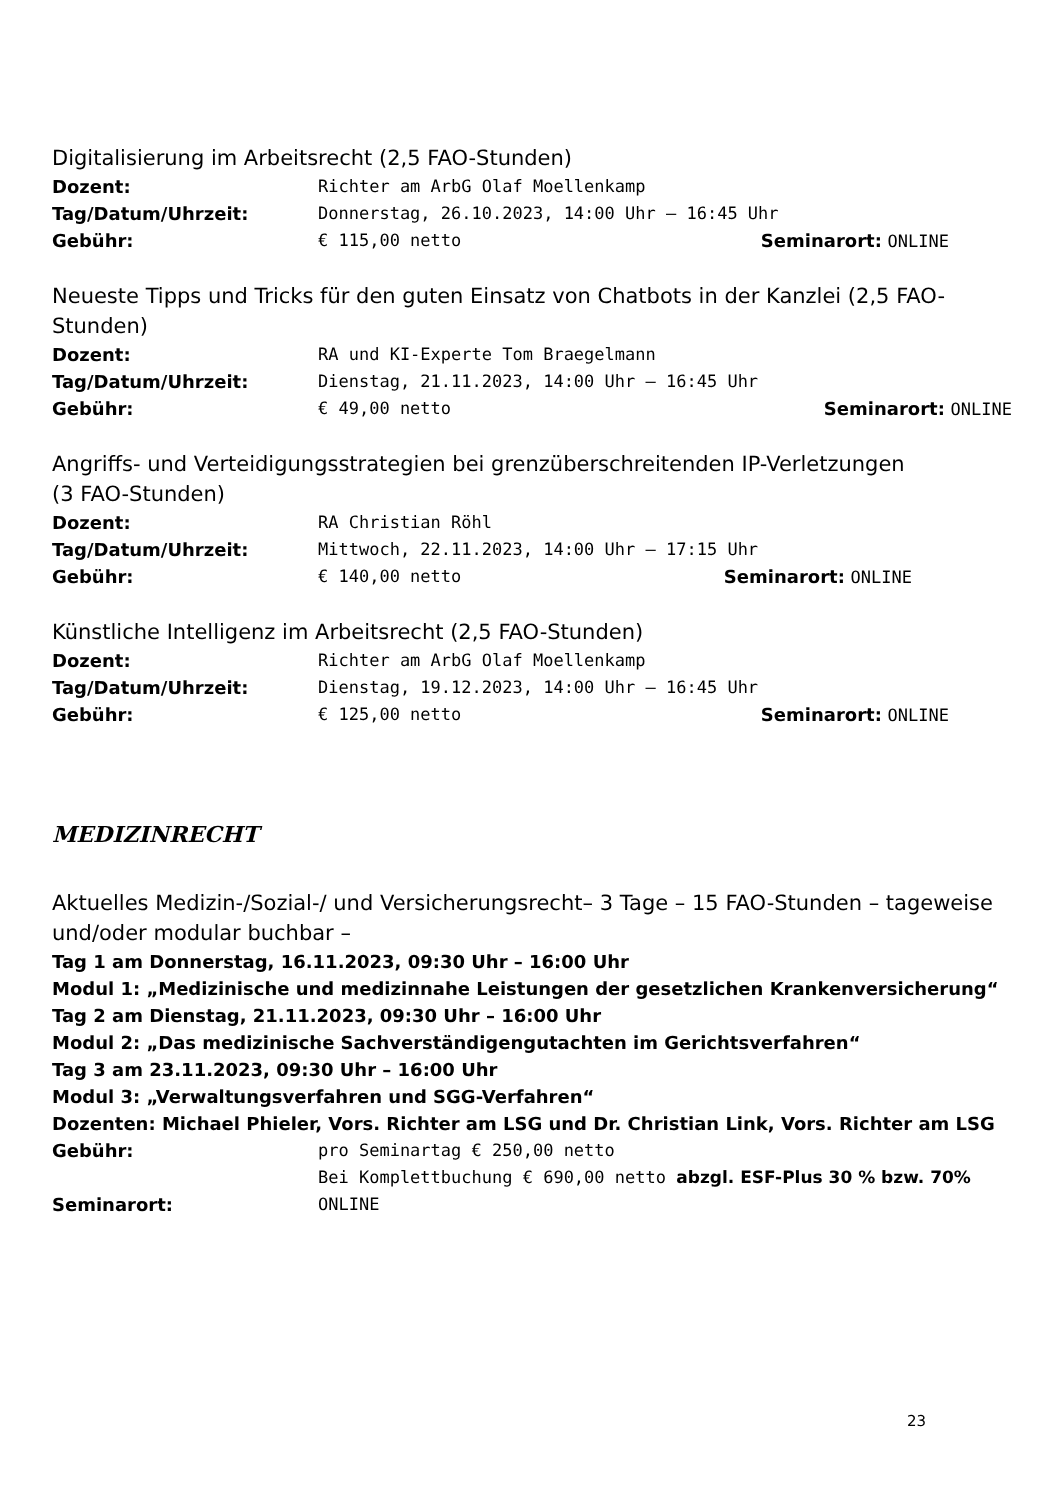Digitalisierung im Arbeitsrecht (2,5 FAO-Stunden)
Dozent: Richter am ArbG Olaf Moellenkamp
Tag/Datum/Uhrzeit: Donnerstag, 26.10.2023, 14:00 Uhr – 16:45 Uhr
Gebühr: € 115,00 netto Seminarort: ONLINE
Neueste Tipps und Tricks für den guten Einsatz von Chatbots in der Kanzlei (2,5 FAO-Stunden)
Dozent: RA und KI-Experte Tom Braegelmann
Tag/Datum/Uhrzeit: Dienstag, 21.11.2023, 14:00 Uhr – 16:45 Uhr
Gebühr: € 49,00 netto Seminarort: ONLINE
Angriffs- und Verteidigungsstrategien bei grenzüberschreitenden IP-Verletzungen
(3 FAO-Stunden)
Dozent: RA Christian Röhl
Tag/Datum/Uhrzeit: Mittwoch, 22.11.2023, 14:00 Uhr – 17:15 Uhr
Gebühr: € 140,00 netto Seminarort: ONLINE
Künstliche Intelligenz im Arbeitsrecht (2,5 FAO-Stunden)
Dozent: Richter am ArbG Olaf Moellenkamp
Tag/Datum/Uhrzeit: Dienstag, 19.12.2023, 14:00 Uhr – 16:45 Uhr
Gebühr: € 125,00 netto Seminarort: ONLINE
MEDIZINRECHT
Aktuelles Medizin-/Sozial-/ und Versicherungsrecht– 3 Tage – 15 FAO-Stunden – tageweise und/oder modular buchbar –
Tag 1 am Donnerstag, 16.11.2023, 09:30 Uhr – 16:00 Uhr
Modul 1: „Medizinische und medizinnahe Leistungen der gesetzlichen Krankenversicherung“
Tag 2 am Dienstag, 21.11.2023, 09:30 Uhr – 16:00 Uhr
Modul 2: „Das medizinische Sachverständigengutachten im Gerichtsverfahren“
Tag 3 am 23.11.2023, 09:30 Uhr – 16:00 Uhr
Modul 3: „Verwaltungsverfahren und SGG-Verfahren“
Dozenten: Michael Phieler, Vors. Richter am LSG und Dr. Christian Link, Vors. Richter am LSG
Gebühr: pro Seminartag € 250,00 netto
Bei Komplettbuchung € 690,00 netto abzgl. ESF-Plus 30 % bzw. 70%
Seminarort: ONLINE
23